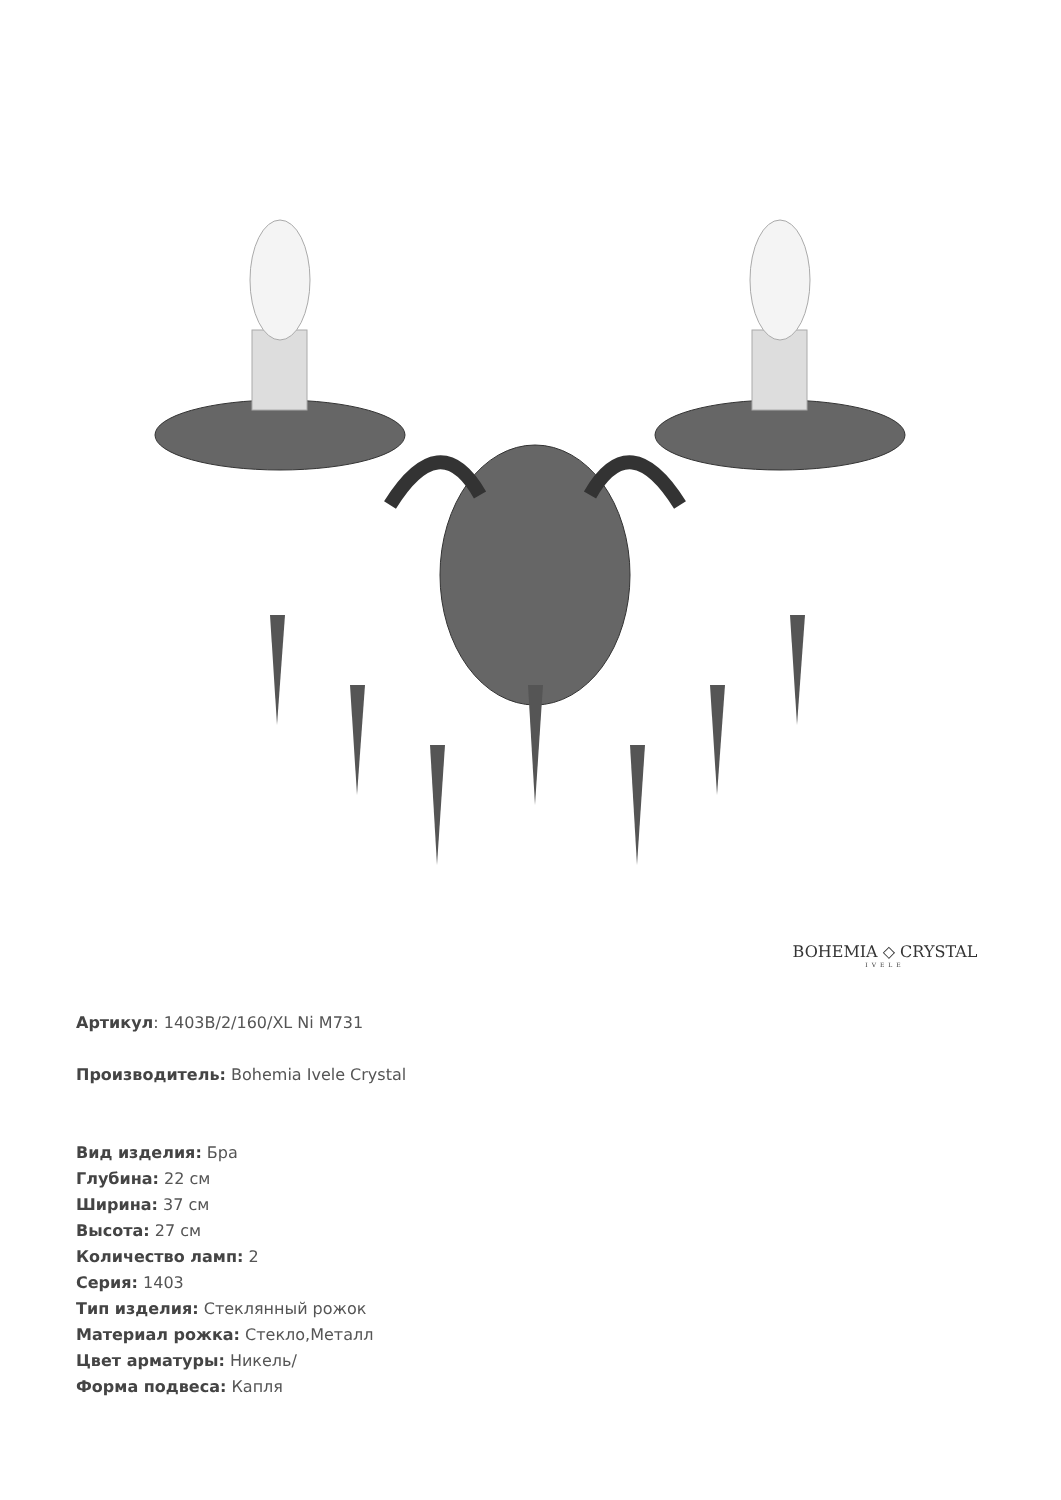BOHEMIA ◇ CRYSTAL
IVELE
Артикул: 1403B/2/160/XL Ni M731
Производитель: Bohemia Ivele Crystal
Вид изделия: Бра
Глубина: 22 см
Ширина: 37 см
Высота: 27 см
Количество ламп: 2
Серия: 1403
Тип изделия: Стеклянный рожок
Материал рожка: Стекло,Металл
Цвет арматуры: Никель/
Форма подвеса: Капля